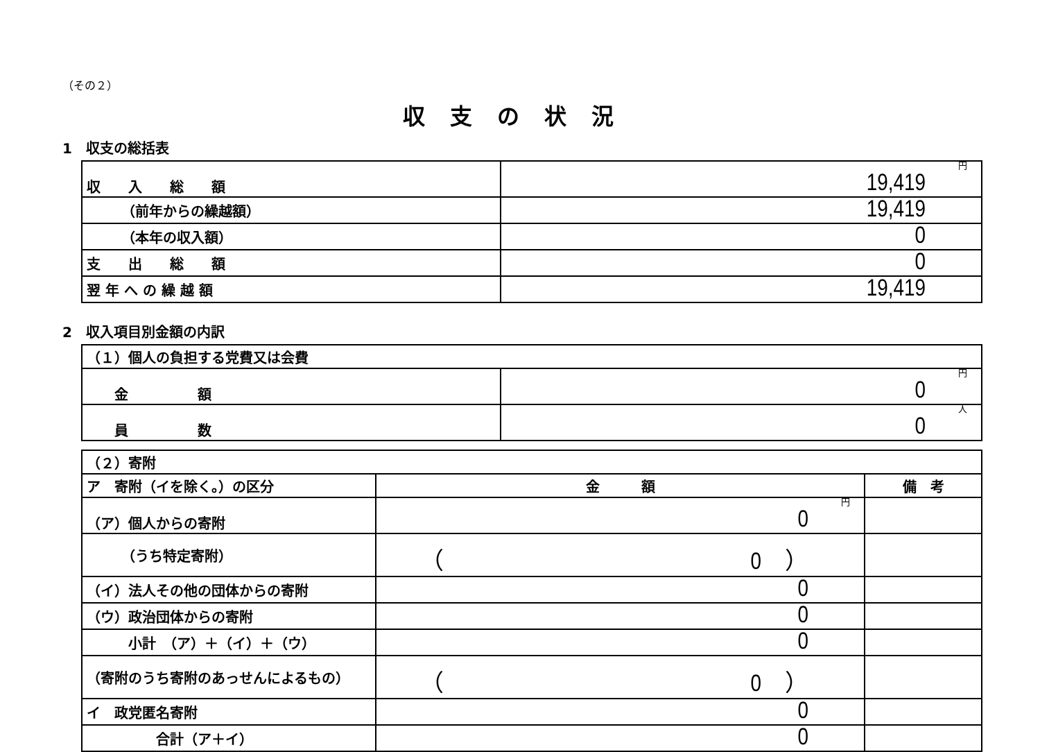（その２）
収支の状況
1　収支の総括表
| 収 入 総 額 | 円 19,419 |
| （前年からの繰越額） | 19,419 |
| （本年の収入額） | 0 |
| 支 出 総 額 | 0 |
| 翌 年 へ の 繰 越 額 | 19,419 |
2　収入項目別金額の内訳
| （１）個人の負担する党費又は会費 | |
| 金 額 | 円 0 |
| 員 数 | 人 0 |
| （２）寄附 | | |
| ア 寄附（イを除く。）の区分 | 金 額 | 備 考 |
| （ア）個人からの寄附 | 円 0 | |
| （うち特定寄附） | （ 0 ） | |
| （イ）法人その他の団体からの寄附 | 0 | |
| （ウ）政治団体からの寄附 | 0 | |
| 小計 （ア）＋（イ）＋（ウ） | 0 | |
| （寄附のうち寄附のあっせんによるもの） | （ 0 ） | |
| イ 政党匿名寄附 | 0 | |
| 合計（ア＋イ） | 0 | |